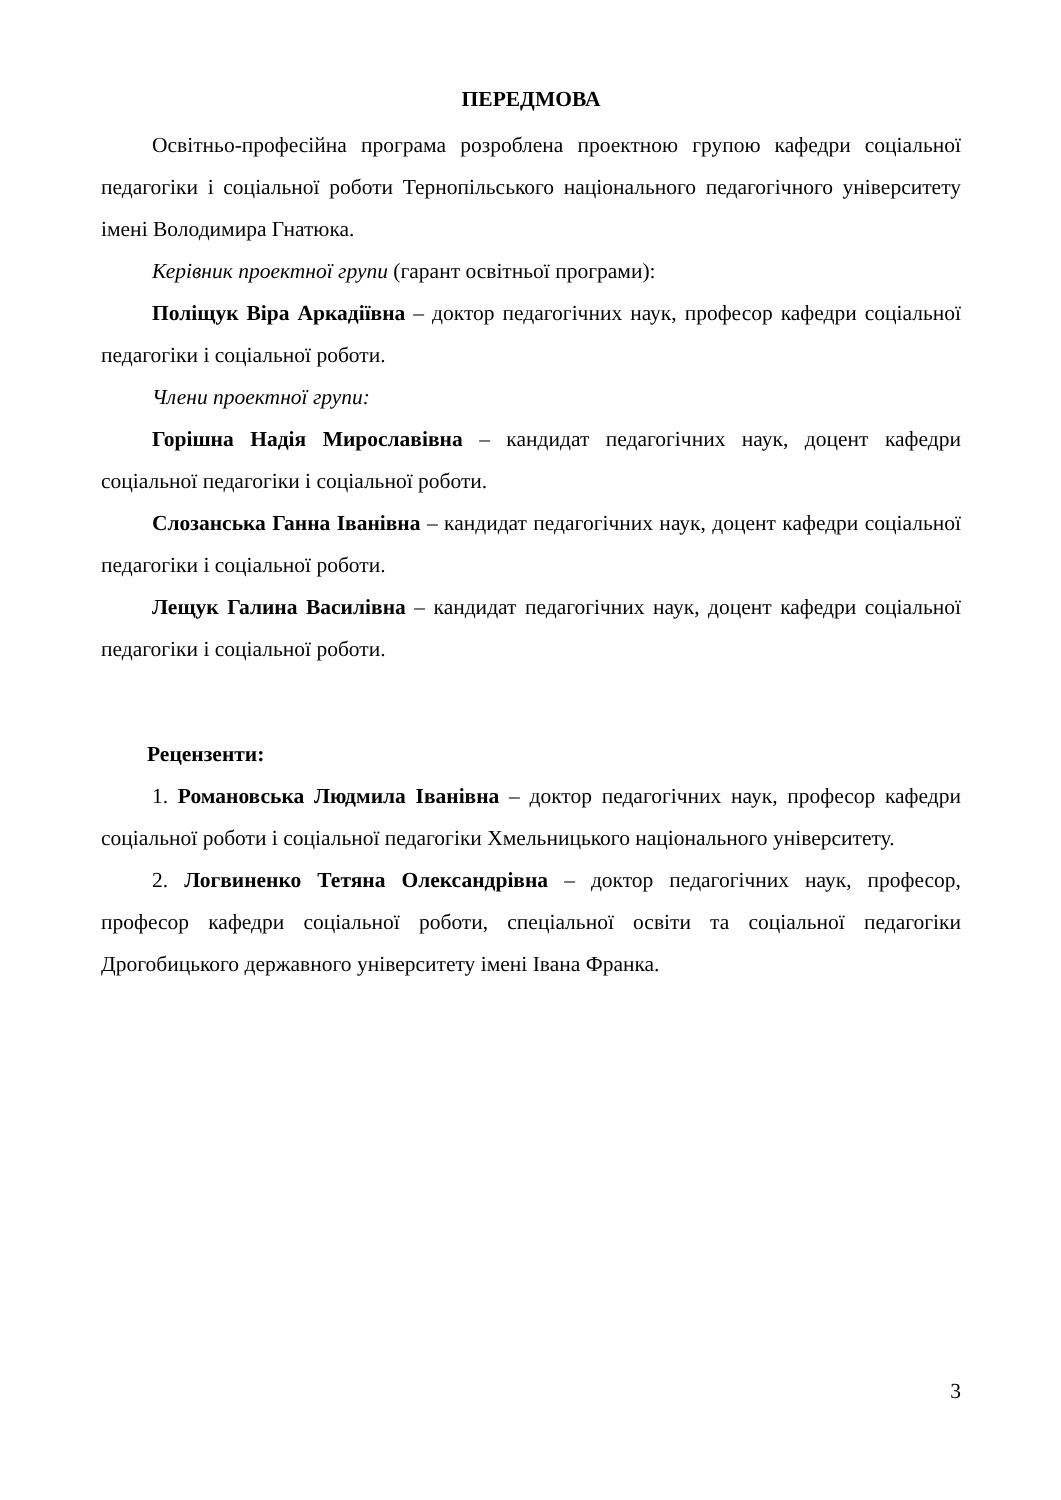ПЕРЕДМОВА
Освітньо-професійна програма розроблена проектною групою кафедри соціальної педагогіки і соціальної роботи Тернопільського національного педагогічного університету імені Володимира Гнатюка.
Керівник проектної групи (гарант освітньої програми):
Поліщук Віра Аркадіївна – доктор педагогічних наук, професор кафедри соціальної педагогіки і соціальної роботи.
Члени проектної групи:
Горішна Надія Мирославівна – кандидат педагогічних наук, доцент кафедри соціальної педагогіки і соціальної роботи.
Слозанська Ганна Іванівна – кандидат педагогічних наук, доцент кафедри соціальної педагогіки і соціальної роботи.
Лещук Галина Василівна – кандидат педагогічних наук, доцент кафедри соціальної педагогіки і соціальної роботи.
Рецензенти:
1. Романовська Людмила Іванівна – доктор педагогічних наук, професор кафедри соціальної роботи і соціальної педагогіки Хмельницького національного університету.
2. Логвиненко Тетяна Олександрівна – доктор педагогічних наук, професор, професор кафедри соціальної роботи, спеціальної освіти та соціальної педагогіки Дрогобицького державного університету імені Івана Франка.
3